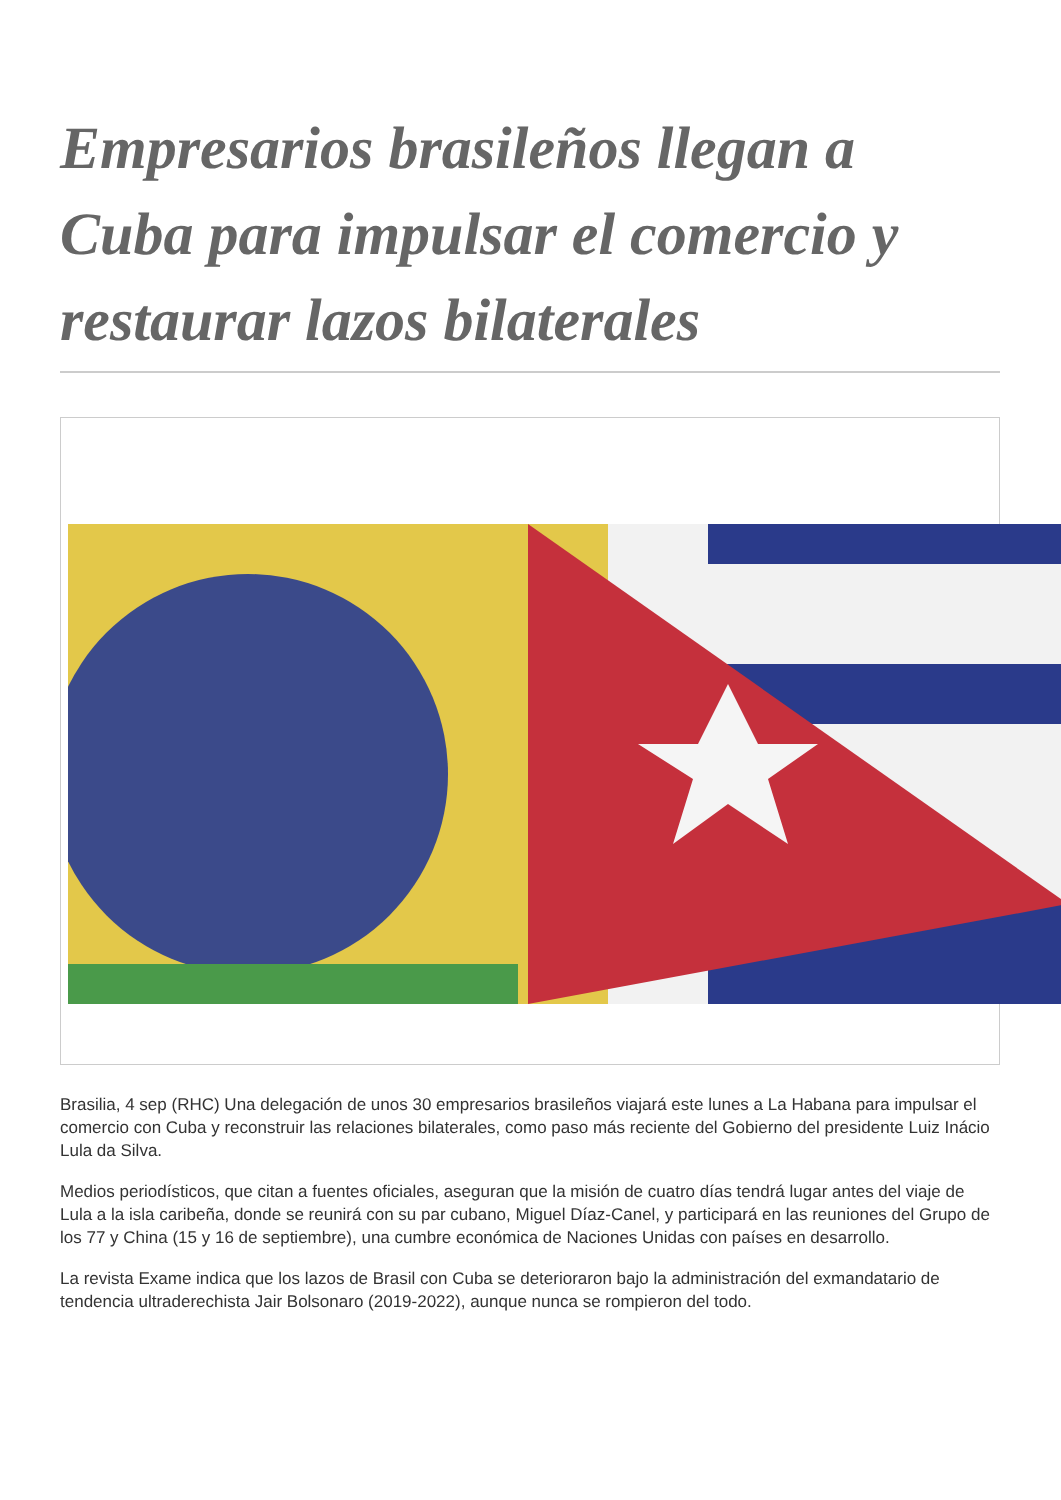Empresarios brasileños llegan a Cuba para impulsar el comercio y restaurar lazos bilaterales
Brasilia, 4 sep (RHC) Una delegación de unos 30 empresarios brasileños viajará este lunes a La Habana para impulsar el comercio con Cuba y reconstruir las relaciones bilaterales, como paso más reciente del Gobierno del presidente Luiz Inácio Lula da Silva.
Medios periodísticos, que citan a fuentes oficiales, aseguran que la misión de cuatro días tendrá lugar antes del viaje de Lula a la isla caribeña, donde se reunirá con su par cubano, Miguel Díaz-Canel, y participará en las reuniones del Grupo de los 77 y China (15 y 16 de septiembre), una cumbre económica de Naciones Unidas con países en desarrollo.
La revista Exame indica que los lazos de Brasil con Cuba se deterioraron bajo la administración del exmandatario de tendencia ultraderechista Jair Bolsonaro (2019-2022), aunque nunca se rompieron del todo.